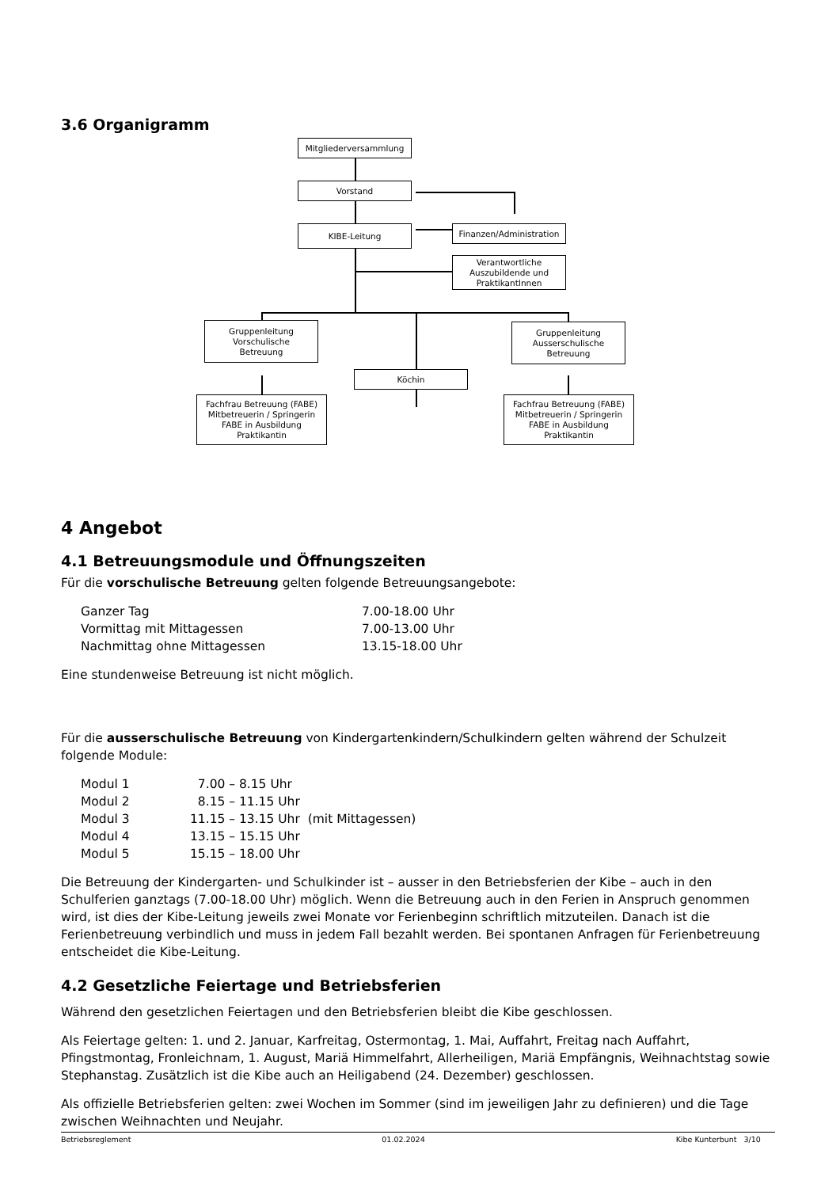3.6 Organigramm
Mitgliederversammlung
Vorstand
KIBE-Leitung
Finanzen/Administration
Verantwortliche
Auszubildende und
PraktikantInnen
Gruppenleitung
Vorschulische
Betreuung
Gruppenleitung
Ausserschulische
Betreuung
Köchin
Fachfrau Betreuung (FABE)
Mitbetreuerin / Springerin
FABE in Ausbildung
Praktikantin
Fachfrau Betreuung (FABE)
Mitbetreuerin / Springerin
FABE in Ausbildung
Praktikantin
4 Angebot
4.1 Betreuungsmodule und Öffnungszeiten
Für die vorschulische Betreuung gelten folgende Betreuungsangebote:
| Ganzer Tag | 7.00-18.00 Uhr |
| Vormittag mit Mittagessen | 7.00-13.00 Uhr |
| Nachmittag ohne Mittagessen | 13.15-18.00 Uhr |
Eine stundenweise Betreuung ist nicht möglich.
Für die ausserschulische Betreuung von Kindergartenkindern/Schulkindern gelten während der Schulzeit folgende Module:
| Modul 1 | 7.00 – 8.15 Uhr | |
| Modul 2 | 8.15 – 11.15 Uhr | |
| Modul 3 | 11.15 – 13.15 Uhr | (mit Mittagessen) |
| Modul 4 | 13.15 – 15.15 Uhr | |
| Modul 5 | 15.15 – 18.00 Uhr | |
Die Betreuung der Kindergarten- und Schulkinder ist – ausser in den Betriebsferien der Kibe – auch in den Schulferien ganztags (7.00-18.00 Uhr) möglich. Wenn die Betreuung auch in den Ferien in Anspruch genommen wird, ist dies der Kibe-Leitung jeweils zwei Monate vor Ferienbeginn schriftlich mitzuteilen. Danach ist die Ferienbetreuung verbindlich und muss in jedem Fall bezahlt werden. Bei spontanen Anfragen für Ferienbetreuung entscheidet die Kibe-Leitung.
4.2 Gesetzliche Feiertage und Betriebsferien
Während den gesetzlichen Feiertagen und den Betriebsferien bleibt die Kibe geschlossen.
Als Feiertage gelten: 1. und 2. Januar, Karfreitag, Ostermontag, 1. Mai, Auffahrt, Freitag nach Auffahrt, Pfingstmontag, Fronleichnam, 1. August, Mariä Himmelfahrt, Allerheiligen, Mariä Empfängnis, Weihnachtstag sowie Stephanstag. Zusätzlich ist die Kibe auch an Heiligabend (24. Dezember) geschlossen.
Als offizielle Betriebsferien gelten: zwei Wochen im Sommer (sind im jeweiligen Jahr zu definieren) und die Tage zwischen Weihnachten und Neujahr.
Betriebsreglement 01.02.2024 Kibe Kunterbunt 3/10